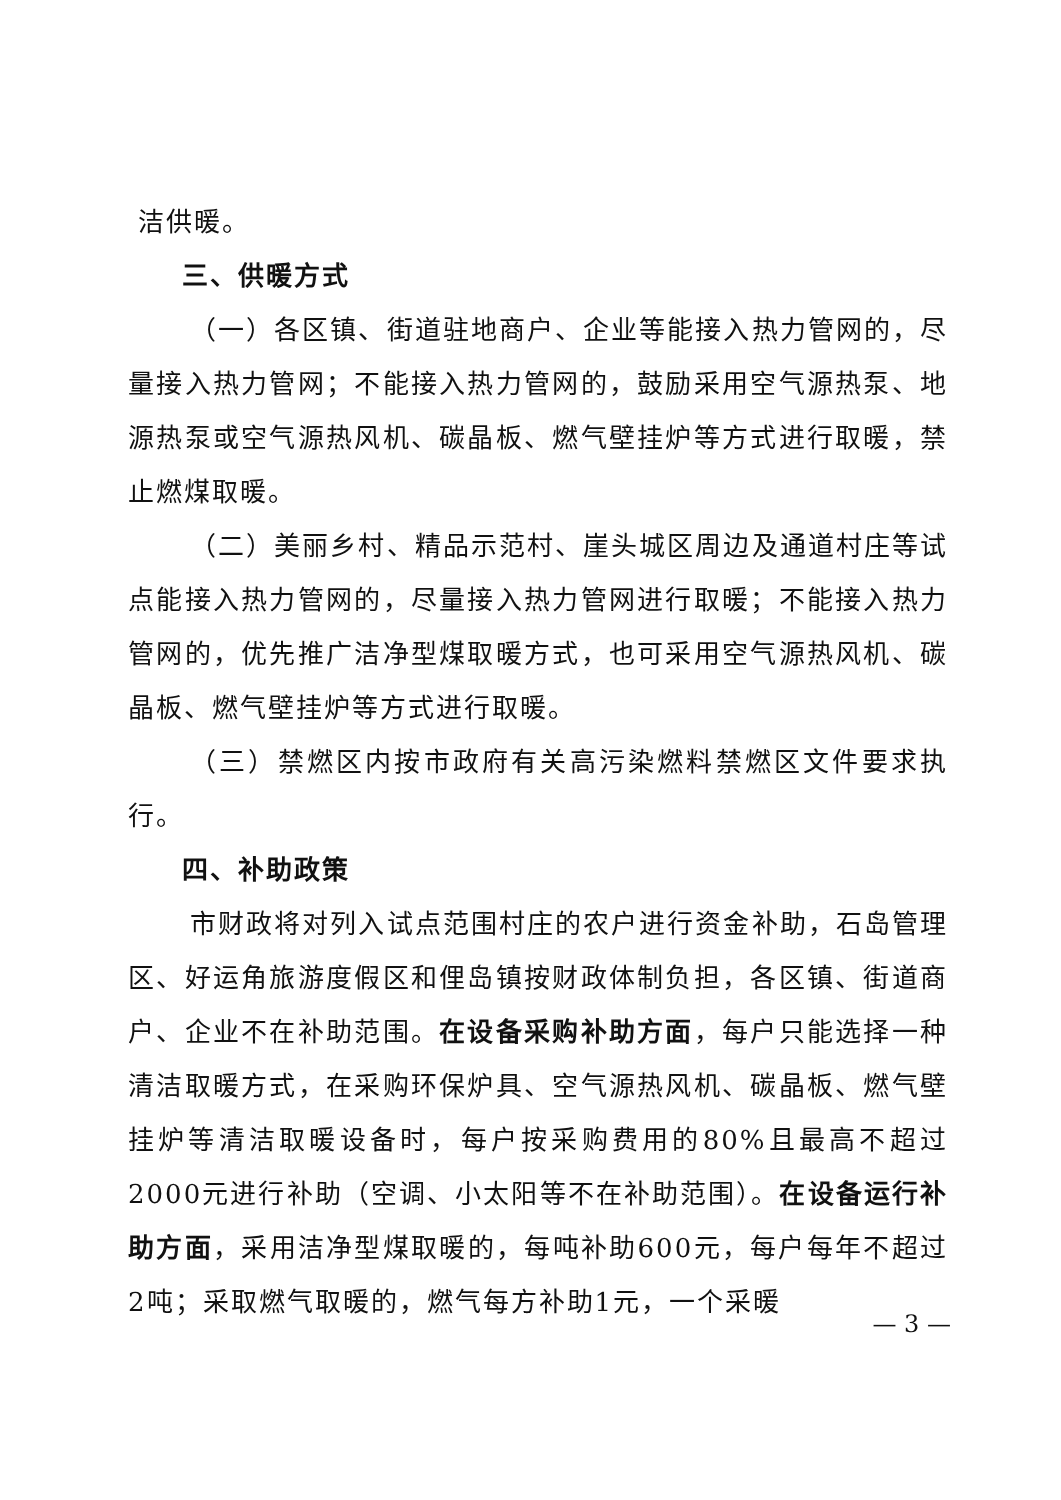洁供暖。
三、供暖方式
（一）各区镇、街道驻地商户、企业等能接入热力管网的，尽量接入热力管网；不能接入热力管网的，鼓励采用空气源热泵、地源热泵或空气源热风机、碳晶板、燃气壁挂炉等方式进行取暖，禁止燃煤取暖。
（二）美丽乡村、精品示范村、崖头城区周边及通道村庄等试点能接入热力管网的，尽量接入热力管网进行取暖；不能接入热力管网的，优先推广洁净型煤取暖方式，也可采用空气源热风机、碳晶板、燃气壁挂炉等方式进行取暖。
（三）禁燃区内按市政府有关高污染燃料禁燃区文件要求执行。
四、补助政策
市财政将对列入试点范围村庄的农户进行资金补助，石岛管理区、好运角旅游度假区和俚岛镇按财政体制负担，各区镇、街道商户、企业不在补助范围。在设备采购补助方面，每户只能选择一种清洁取暖方式，在采购环保炉具、空气源热风机、碳晶板、燃气壁挂炉等清洁取暖设备时，每户按采购费用的80%且最高不超过2000元进行补助（空调、小太阳等不在补助范围）。在设备运行补助方面，采用洁净型煤取暖的，每吨补助600元，每户每年不超过2吨；采取燃气取暖的，燃气每方补助1元，一个采暖
— 3 —